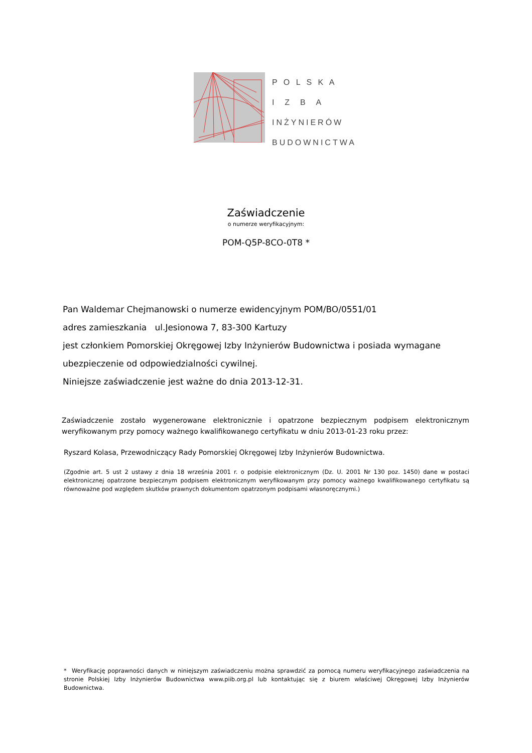P O L S K A
I Z B A
INŻYNIERÓW
BUDOWNICTWA
Zaświadczenie
o numerze weryfikacyjnym:
POM-Q5P-8CO-0T8 *
Pan Waldemar Chejmanowski o numerze ewidencyjnym POM/BO/0551/01
adres zamieszkania ul.Jesionowa 7, 83-300 Kartuzy
jest członkiem Pomorskiej Okręgowej Izby Inżynierów Budownictwa i posiada wymagane ubezpieczenie od odpowiedzialności cywilnej.
Niniejsze zaświadczenie jest ważne do dnia 2013-12-31.
Zaświadczenie zostało wygenerowane elektronicznie i opatrzone bezpiecznym podpisem elektronicznym weryfikowanym przy pomocy ważnego kwalifikowanego certyfikatu w dniu 2013-01-23 roku przez:
Ryszard Kolasa, Przewodniczący Rady Pomorskiej Okręgowej Izby Inżynierów Budownictwa.
(Zgodnie art. 5 ust 2 ustawy z dnia 18 września 2001 r. o podpisie elektronicznym (Dz. U. 2001 Nr 130 poz. 1450) dane w postaci elektronicznej opatrzone bezpiecznym podpisem elektronicznym weryfikowanym przy pomocy ważnego kwalifikowanego certyfikatu są równoważne pod względem skutków prawnych dokumentom opatrzonym podpisami własnoręcznymi.)
* Weryfikację poprawności danych w niniejszym zaświadczeniu można sprawdzić za pomocą numeru weryfikacyjnego zaświadczenia na stronie Polskiej Izby Inżynierów Budownictwa www.piib.org.pl lub kontaktując się z biurem właściwej Okręgowej Izby Inżynierów Budownictwa.